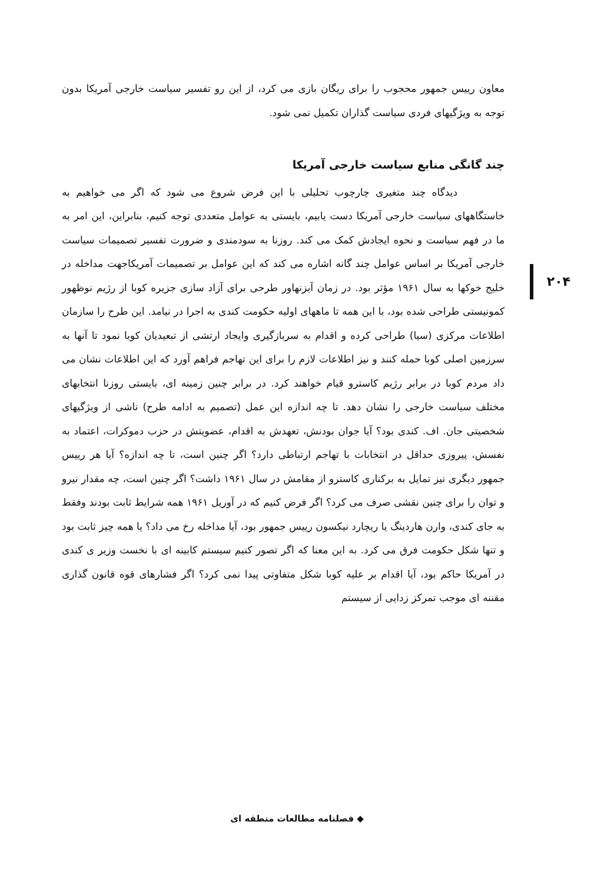معاون رییس جمهور محجوب را برای ریگان بازی می کرد، از این رو تفسیر سیاست خارجی آمریکا بدون توجه به ویژگیهای فردی سیاست گذاران تکمیل نمی شود.
چند گانگی منابع سیاست خارجی آمریکا
دیدگاه چند متغیری چارچوب تحلیلی با این فرض شروع می شود که اگر می خواهیم به خاستگاههای سیاست خارجی آمریکا دست یابیم، بایستی به عوامل متعددی توجه کنیم، بنابراین، این امر به ما در فهم سیاست و نحوه ایجادش کمک می کند. روزنا به سودمندی و ضرورت تفسیر تصمیمات سیاست خارجی آمریکا بر اساس عوامل چند گانه اشاره می کند که این عوامل بر تصمیمات آمریکاجهت مداخله در خلیج خوکها به سال ۱۹۶۱ مؤثر بود. در زمان آیزنهاور طرحی برای آزاد سازی جزیره کوبا از رژیم نوظهور کمونیستی طراحی شده بود، با این همه تا ماههای اولیه حکومت کندی به اجرا در نیامد. این طرح را سازمان اطلاعات مرکزی (سیا) طراحی کرده و اقدام به سربازگیری وایجاد ارتشی از تبعیدیان کوبا نمود تا آنها به سرزمین اصلی کوبا حمله کنند و نیز اطلاعات لازم را برای این تهاجم فراهم آورد که این اطلاعات نشان می داد مردم کوبا در برابر رژیم کاسترو قیام خواهند کرد. در برابر چنین زمینه ای، بایستی روزنا انتخابهای مختلف سیاست خارجی را نشان دهد. تا چه اندازه این عمل (تصمیم به ادامه طرح) ناشی از ویژگیهای شخصیتی جان. اف. کندی بود؟ آیا جوان بودنش، تعهدش به اقدام، عضویتش در حزب دموکرات، اعتماد به نفسش، پیروزی حداقل در انتخابات با تهاجم ارتباطی دارد؟ اگر چنین است، تا چه اندازه؟ آیا هر رییس جمهور دیگری نیز تمایل به برکناری کاسترو از مقامش در سال ۱۹۶۱ داشت؟ اگر چنین است، چه مقدار نیرو و توان را برای چنین نقشی صرف می کرد؟ اگر فرض کنیم که در آوریل ۱۹۶۱ همه شرایط ثابت بودند وفقط به جای کندی، وارن هاردینگ یا ریچارد نیکسون رییس جمهور بود، آیا مداخله رخ می داد؟ یا همه چیز ثابت بود و تنها شکل حکومت فرق می کرد. به این معنا که اگر تصور کنیم سیستم کابینه ای با نخست وزیر ی کندی در آمریکا حاکم بود، آیا اقدام بر علیه کوبا شکل متفاوتی پیدا نمی کرد؟ اگر فشارهای قوه قانون گذاری مقننه ای موجب تمرکز زدایی از سیستم
۲۰۴
◆ فصلنامه مطالعات منطقه ای